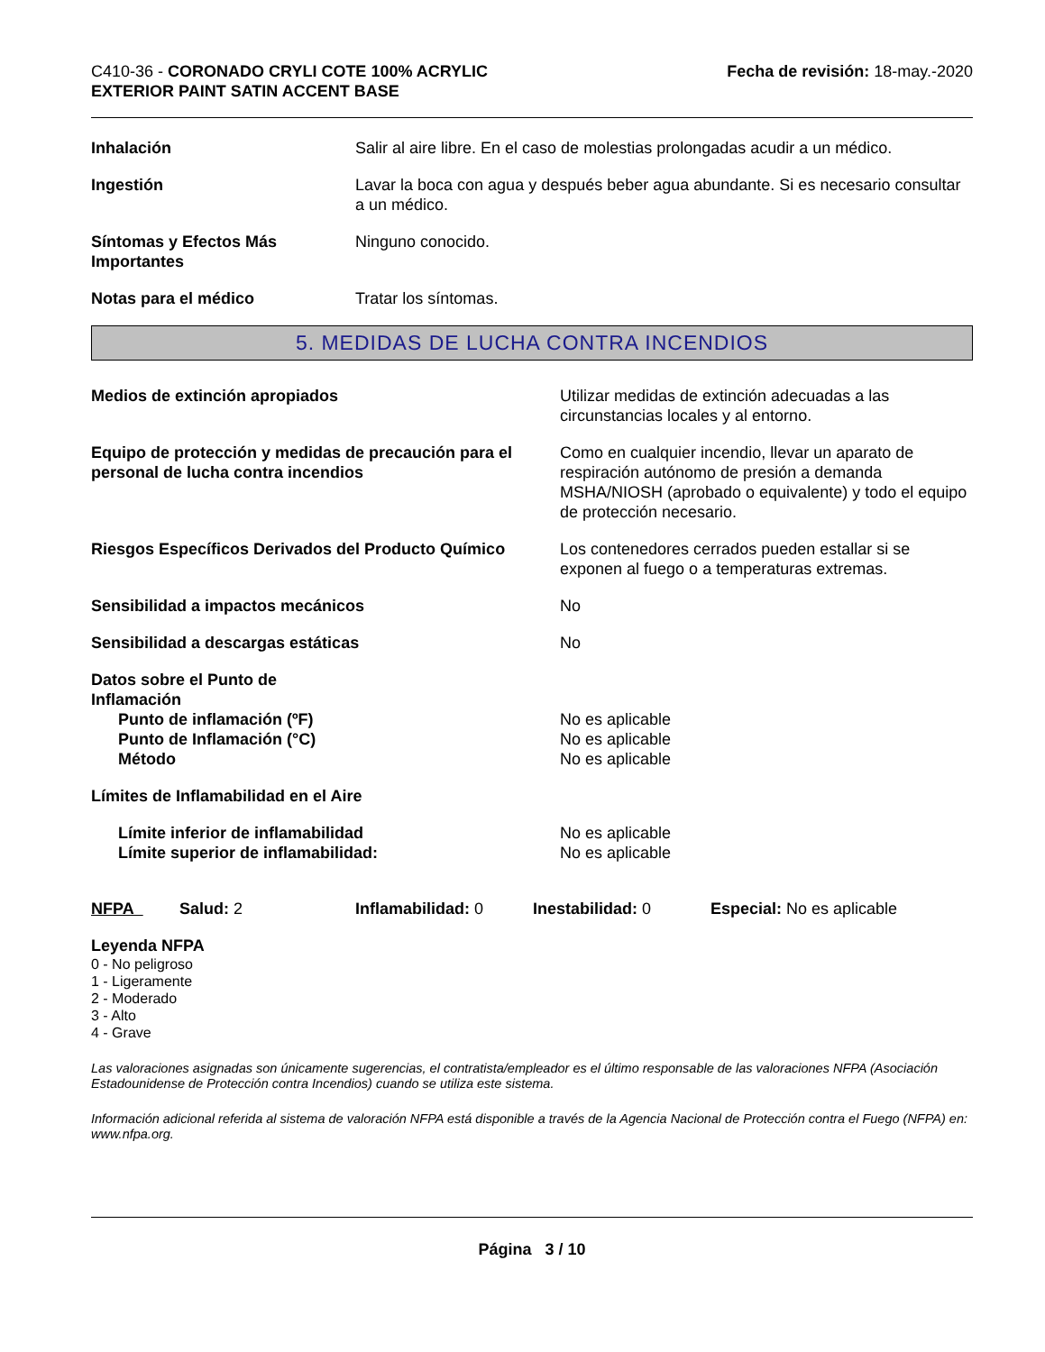C410-36 - CORONADO CRYLI COTE 100% ACRYLIC
EXTERIOR PAINT SATIN ACCENT BASE
Fecha de revisión: 18-may.-2020
| Inhalación | Salir al aire libre. En el caso de molestias prolongadas acudir a un médico. |
| Ingestión | Lavar la boca con agua y después beber agua abundante. Si es necesario consultar a un médico. |
| Síntomas y Efectos Más Importantes | Ninguno conocido. |
| Notas para el médico | Tratar los síntomas. |
5. MEDIDAS DE LUCHA CONTRA INCENDIOS
| Medios de extinción apropiados | Utilizar medidas de extinción adecuadas a las circunstancias locales y al entorno. |
| Equipo de protección y medidas de precaución para el personal de lucha contra incendios | Como en cualquier incendio, llevar un aparato de respiración autónomo de presión a demanda MSHA/NIOSH (aprobado o equivalente) y todo el equipo de protección necesario. |
| Riesgos Específicos Derivados del Producto Químico | Los contenedores cerrados pueden estallar si se exponen al fuego o a temperaturas extremas. |
| Sensibilidad a impactos mecánicos | No |
| Sensibilidad a descargas estáticas | No |
| Datos sobre el Punto de Inflamación | |
| Punto de inflamación (ºF) | No es aplicable |
| Punto de Inflamación (°C) | No es aplicable |
| Método | No es aplicable |
| Límites de Inflamabilidad en el Aire | |
| Límite inferior de inflamabilidad | No es aplicable |
| Límite superior de inflamabilidad: | No es aplicable |
| NFPA | Salud: 2 | Inflamabilidad: 0 | Inestabilidad: 0 | Especial: No es aplicable |
Leyenda NFPA
0 - No peligroso
1 - Ligeramente
2 - Moderado
3 - Alto
4 - Grave
Las valoraciones asignadas son únicamente sugerencias, el contratista/empleador es el último responsable de las valoraciones NFPA (Asociación Estadounidense de Protección contra Incendios) cuando se utiliza este sistema.
Información adicional referida al sistema de valoración NFPA está disponible a través de la Agencia Nacional de Protección contra el Fuego (NFPA) en: www.nfpa.org.
Página 3 / 10